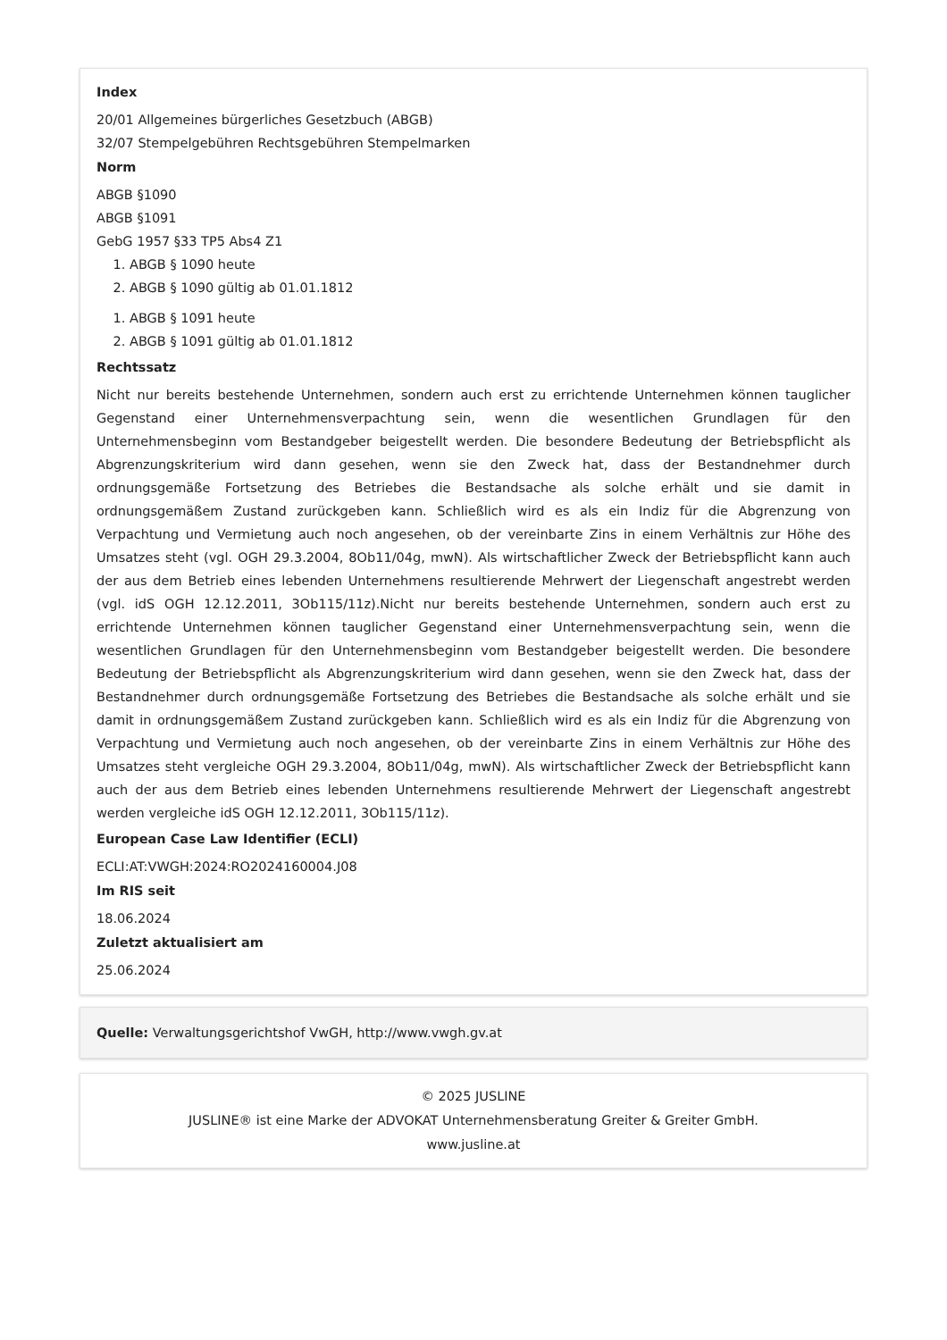Index
20/01 Allgemeines bürgerliches Gesetzbuch (ABGB)
32/07 Stempelgebühren Rechtsgebühren Stempelmarken
Norm
ABGB §1090
ABGB §1091
GebG 1957 §33 TP5 Abs4 Z1
1. ABGB § 1090 heute
2. ABGB § 1090 gültig ab 01.01.1812
1. ABGB § 1091 heute
2. ABGB § 1091 gültig ab 01.01.1812
Rechtssatz
Nicht nur bereits bestehende Unternehmen, sondern auch erst zu errichtende Unternehmen können tauglicher Gegenstand einer Unternehmensverpachtung sein, wenn die wesentlichen Grundlagen für den Unternehmensbeginn vom Bestandgeber beigestellt werden. Die besondere Bedeutung der Betriebspflicht als Abgrenzungskriterium wird dann gesehen, wenn sie den Zweck hat, dass der Bestandnehmer durch ordnungsgemäße Fortsetzung des Betriebes die Bestandsache als solche erhält und sie damit in ordnungsgemäßem Zustand zurückgeben kann. Schließlich wird es als ein Indiz für die Abgrenzung von Verpachtung und Vermietung auch noch angesehen, ob der vereinbarte Zins in einem Verhältnis zur Höhe des Umsatzes steht (vgl. OGH 29.3.2004, 8Ob11/04g, mwN). Als wirtschaftlicher Zweck der Betriebspflicht kann auch der aus dem Betrieb eines lebenden Unternehmens resultierende Mehrwert der Liegenschaft angestrebt werden (vgl. idS OGH 12.12.2011, 3Ob115/11z).Nicht nur bereits bestehende Unternehmen, sondern auch erst zu errichtende Unternehmen können tauglicher Gegenstand einer Unternehmensverpachtung sein, wenn die wesentlichen Grundlagen für den Unternehmensbeginn vom Bestandgeber beigestellt werden. Die besondere Bedeutung der Betriebspflicht als Abgrenzungskriterium wird dann gesehen, wenn sie den Zweck hat, dass der Bestandnehmer durch ordnungsgemäße Fortsetzung des Betriebes die Bestandsache als solche erhält und sie damit in ordnungsgemäßem Zustand zurückgeben kann. Schließlich wird es als ein Indiz für die Abgrenzung von Verpachtung und Vermietung auch noch angesehen, ob der vereinbarte Zins in einem Verhältnis zur Höhe des Umsatzes steht vergleiche OGH 29.3.2004, 8Ob11/04g, mwN). Als wirtschaftlicher Zweck der Betriebspflicht kann auch der aus dem Betrieb eines lebenden Unternehmens resultierende Mehrwert der Liegenschaft angestrebt werden vergleiche idS OGH 12.12.2011, 3Ob115/11z).
European Case Law Identifier (ECLI)
ECLI:AT:VWGH:2024:RO2024160004.J08
Im RIS seit
18.06.2024
Zuletzt aktualisiert am
25.06.2024
Quelle: Verwaltungsgerichtshof VwGH, http://www.vwgh.gv.at
© 2025 JUSLINE
JUSLINE® ist eine Marke der ADVOKAT Unternehmensberatung Greiter & Greiter GmbH.
www.jusline.at